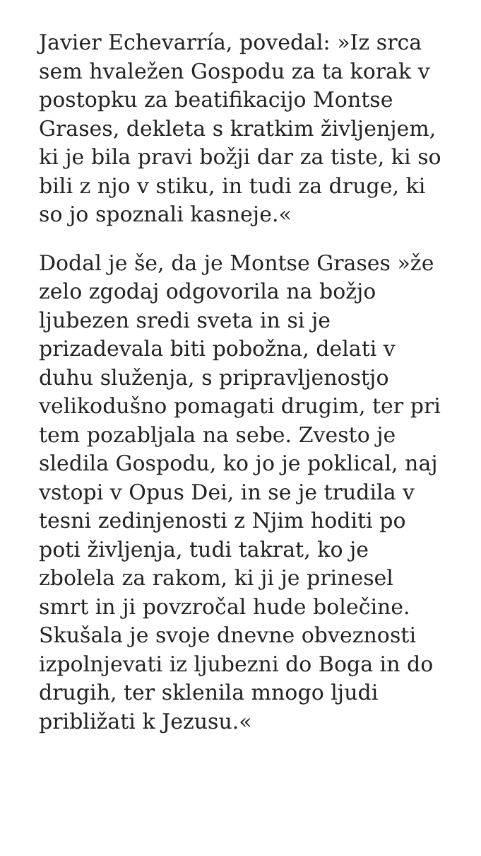Javier Echevarría, povedal: »Iz srca
sem hvaležen Gospodu za ta korak v
postopku za beatifikacijo Montse
Grases, dekleta s kratkim življenjem,
ki je bila pravi božji dar za tiste, ki so
bili z njo v stiku, in tudi za druge, ki
so jo spoznali kasneje.«
Dodal je še, da je Montse Grases »že
zelo zgodaj odgovorila na božjo
ljubezen sredi sveta in si je
prizadevala biti pobožna, delati v
duhu služenja, s pripravljenostjo
velikodušno pomagati drugim, ter pri
tem pozabljala na sebe. Zvesto je
sledila Gospodu, ko jo je poklical, naj
vstopi v Opus Dei, in se je trudila v
tesni zedinjenosti z Njim hoditi po
poti življenja, tudi takrat, ko je
zbolela za rakom, ki ji je prinesel
smrt in ji povzročal hude bolečine.
Skušala je svoje dnevne obveznosti
izpolnjevati iz ljubezni do Boga in do
drugih, ter sklenila mnogo ljudi
približati k Jezusu.«